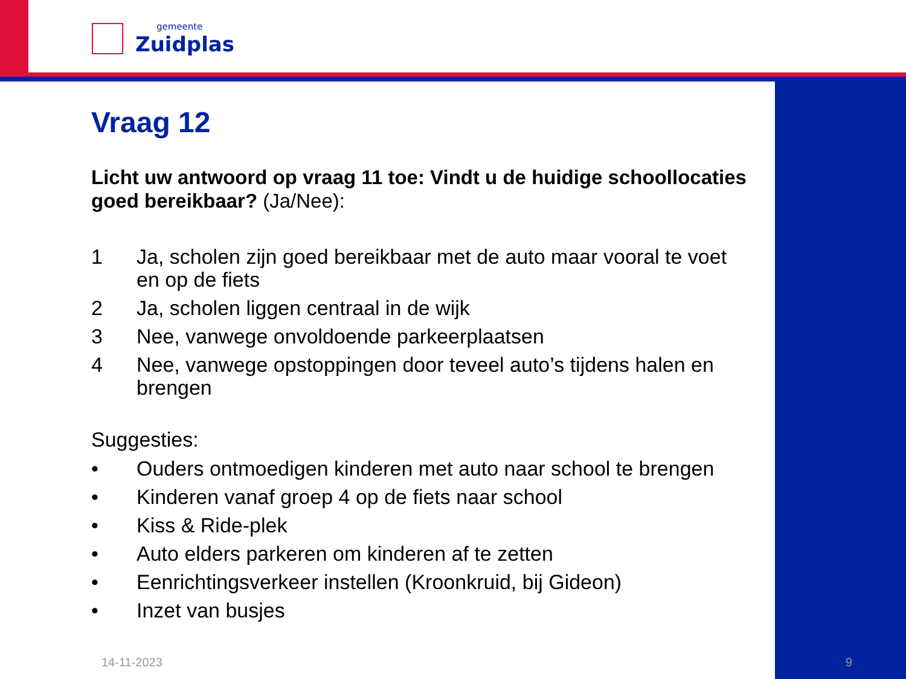gemeente
Zuidplas
Vraag 12
Licht uw antwoord op vraag 11 toe: Vindt u de huidige schoollocaties goed bereikbaar? (Ja/Nee):
1 Ja, scholen zijn goed bereikbaar met de auto maar vooral te voet en op de fiets
2 Ja, scholen liggen centraal in de wijk
3 Nee, vanwege onvoldoende parkeerplaatsen
4 Nee, vanwege opstoppingen door teveel auto’s tijdens halen en brengen
Suggesties:
• Ouders ontmoedigen kinderen met auto naar school te brengen
• Kinderen vanaf groep 4 op de fiets naar school
• Kiss & Ride-plek
• Auto elders parkeren om kinderen af te zetten
• Eenrichtingsverkeer instellen (Kroonkruid, bij Gideon)
• Inzet van busjes
14-11-2023 9